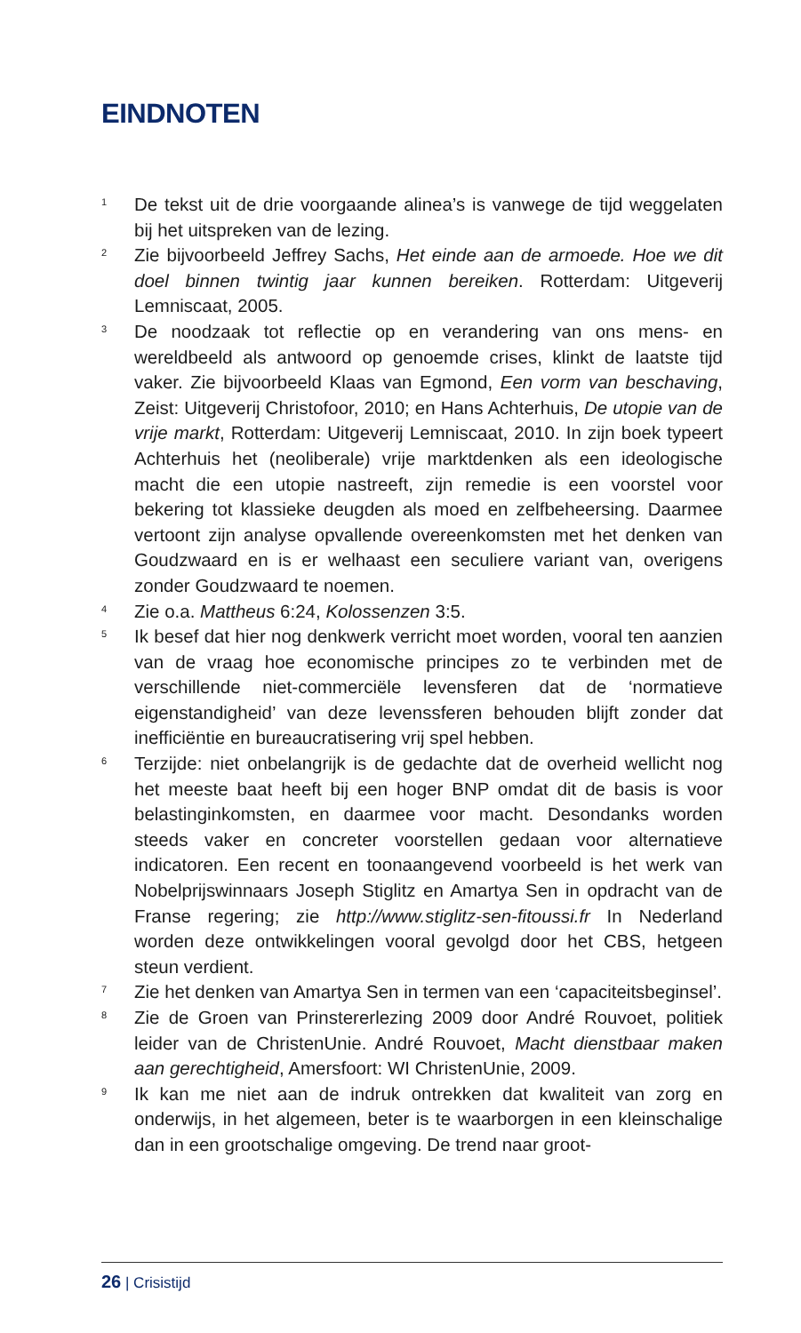EINDNOTEN
<sup>1</sup>
De tekst uit de drie voorgaande alinea’s is vanwege de tijd weggelaten bij het uitspreken van de lezing.
<sup>2</sup>
Zie bijvoorbeeld Jeffrey Sachs, Het einde aan de armoede. Hoe we dit doel binnen twintig jaar kunnen bereiken. Rotterdam: Uitgeverij Lemniscaat, 2005.
<sup>3</sup>
De noodzaak tot reflectie op en verandering van ons mens- en wereldbeeld als antwoord op genoemde crises, klinkt de laatste tijd vaker. Zie bijvoorbeeld Klaas van Egmond, Een vorm van beschaving, Zeist: Uitgeverij Christofoor, 2010; en Hans Achterhuis, De utopie van de vrije markt, Rotterdam: Uitgeverij Lemniscaat, 2010. In zijn boek typeert Achterhuis het (neoliberale) vrije marktdenken als een ideologische macht die een utopie nastreeft, zijn remedie is een voorstel voor bekering tot klassieke deugden als moed en zelfbeheersing. Daarmee vertoont zijn analyse opvallende overeenkomsten met het denken van Goudzwaard en is er welhaast een seculiere variant van, overigens zonder Goudzwaard te noemen.
<sup>4</sup>
Zie o.a. Mattheus 6:24, Kolossenzen 3:5.
<sup>5</sup>
Ik besef dat hier nog denkwerk verricht moet worden, vooral ten aanzien van de vraag hoe economische principes zo te verbinden met de verschillende niet-commerciële levensferen dat de ‘normatieve eigenstandigheid’ van deze levenssferen behouden blijft zonder dat inefficiëntie en bureaucratisering vrij spel hebben.
<sup>6</sup>
Terzijde: niet onbelangrijk is de gedachte dat de overheid wellicht nog het meeste baat heeft bij een hoger BNP omdat dit de basis is voor belastinginkomsten, en daarmee voor macht. Desondanks worden steeds vaker en concreter voorstellen gedaan voor alternatieve indicatoren. Een recent en toonaangevend voorbeeld is het werk van Nobelprijswinnaars Joseph Stiglitz en Amartya Sen in opdracht van de Franse regering; zie http://www.stiglitz-sen-fitoussi.fr In Nederland worden deze ontwikkelingen vooral gevolgd door het CBS, hetgeen steun verdient.
<sup>7</sup>
Zie het denken van Amartya Sen in termen van een ‘capaciteitsbeginsel’.
<sup>8</sup>
Zie de Groen van Prinstererlezing 2009 door André Rouvoet, politiek leider van de ChristenUnie. André Rouvoet, Macht dienstbaar maken aan gerechtigheid, Amersfoort: WI ChristenUnie, 2009.
<sup>9</sup>
Ik kan me niet aan de indruk ontrekken dat kwaliteit van zorg en onderwijs, in het algemeen, beter is te waarborgen in een kleinschalige dan in een grootschalige omgeving. De trend naar groot-
26 | Crisistijd